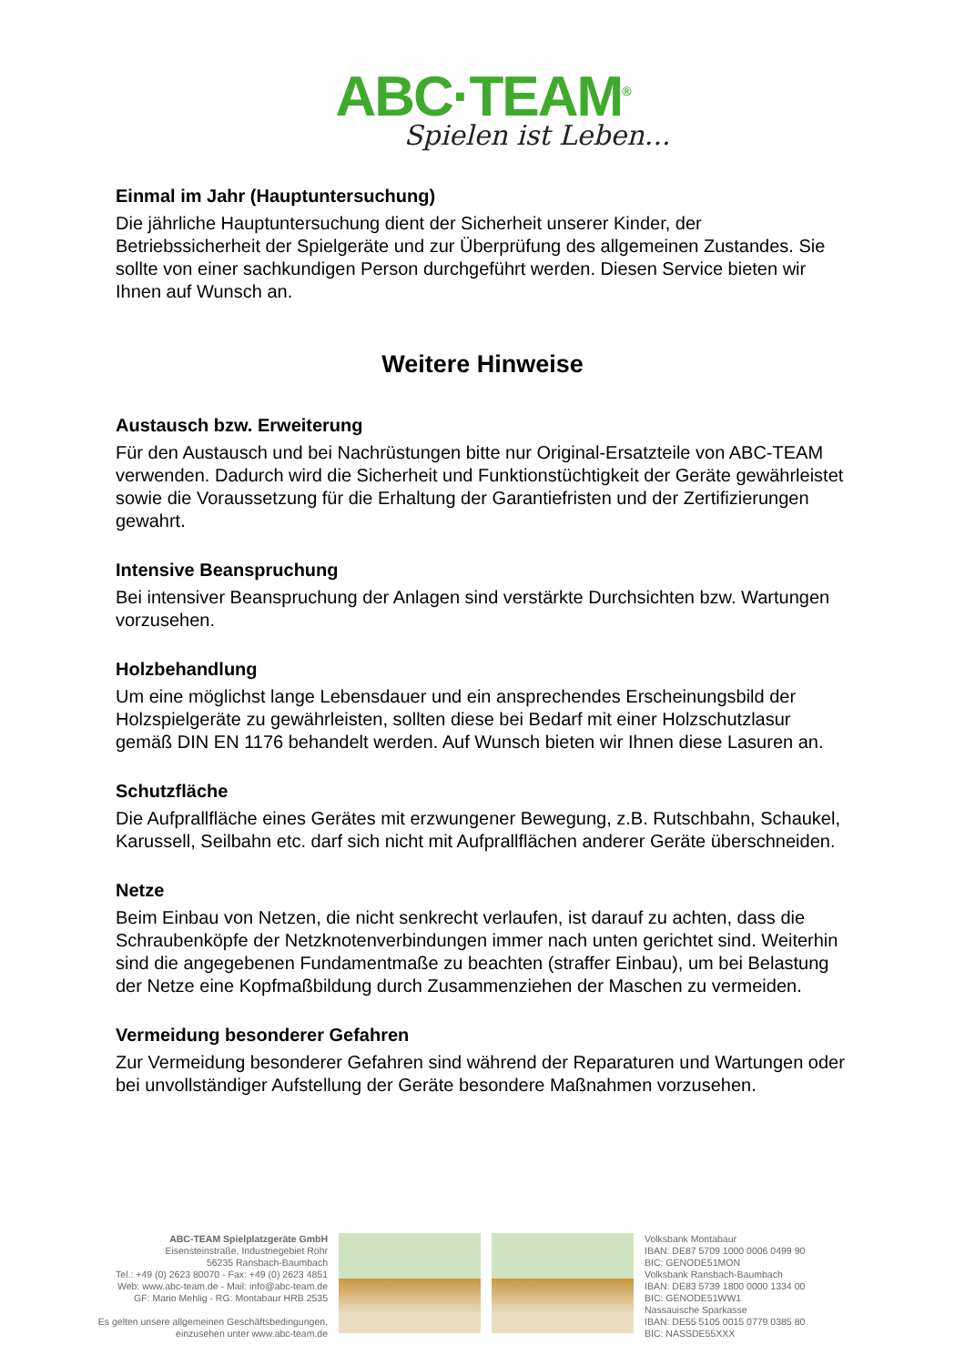ABC·TEAM<sup>®</sup>
Spielen ist Leben...
Einmal im Jahr (Hauptuntersuchung)
Die jährliche Hauptuntersuchung dient der Sicherheit unserer Kinder, der Betriebssicherheit der Spielgeräte und zur Überprüfung des allgemeinen Zustandes. Sie sollte von einer sachkundigen Person durchgeführt werden. Diesen Service bieten wir Ihnen auf Wunsch an.
Weitere Hinweise
Austausch bzw. Erweiterung
Für den Austausch und bei Nachrüstungen bitte nur Original-Ersatzteile von ABC-TEAM verwenden. Dadurch wird die Sicherheit und Funktionstüchtigkeit der Geräte gewährleistet sowie die Voraussetzung für die Erhaltung der Garantiefristen und der Zertifizierungen gewahrt.
Intensive Beanspruchung
Bei intensiver Beanspruchung der Anlagen sind verstärkte Durchsichten bzw. Wartungen vorzusehen.
Holzbehandlung
Um eine möglichst lange Lebensdauer und ein ansprechendes Erscheinungsbild der Holzspielgeräte zu gewährleisten, sollten diese bei Bedarf mit einer Holzschutzlasur gemäß DIN EN 1176 behandelt werden. Auf Wunsch bieten wir Ihnen diese Lasuren an.
Schutzfläche
Die Aufprallfläche eines Gerätes mit erzwungener Bewegung, z.B. Rutschbahn, Schaukel, Karussell, Seilbahn etc. darf sich nicht mit Aufprallflächen anderer Geräte überschneiden.
Netze
Beim Einbau von Netzen, die nicht senkrecht verlaufen, ist darauf zu achten, dass die Schraubenköpfe der Netzknotenverbindungen immer nach unten gerichtet sind. Weiterhin sind die angegebenen Fundamentmaße zu beachten (straffer Einbau), um bei Belastung der Netze eine Kopfmaßbildung durch Zusammenziehen der Maschen zu vermeiden.
Vermeidung besonderer Gefahren
Zur Vermeidung besonderer Gefahren sind während der Reparaturen und Wartungen oder bei unvollständiger Aufstellung der Geräte besondere Maßnahmen vorzusehen.
ABC-TEAM Spielplatzgeräte GmbH
Eisensteinstraße, Industriegebiet Rohr
56235 Ransbach-Baumbach
Tel.: +49 (0) 2623 80070 - Fax: +49 (0) 2623 4851
Web: www.abc-team.de - Mail: info@abc-team.de
GF: Mario Mehlig - RG: Montabaur HRB 2535
Es gelten unsere allgemeinen Geschäftsbedingungen,
einzusehen unter www.abc-team.de
Volksbank Montabaur
IBAN: DE87 5709 1000 0006 0499 90
BIC: GENODE51MON
Volksbank Ransbach-Baumbach
IBAN: DE83 5739 1800 0000 1334 00
BIC: GENODE51WW1
Nassauische Sparkasse
IBAN: DE55 5105 0015 0779 0385 80
BIC: NASSDE55XXX